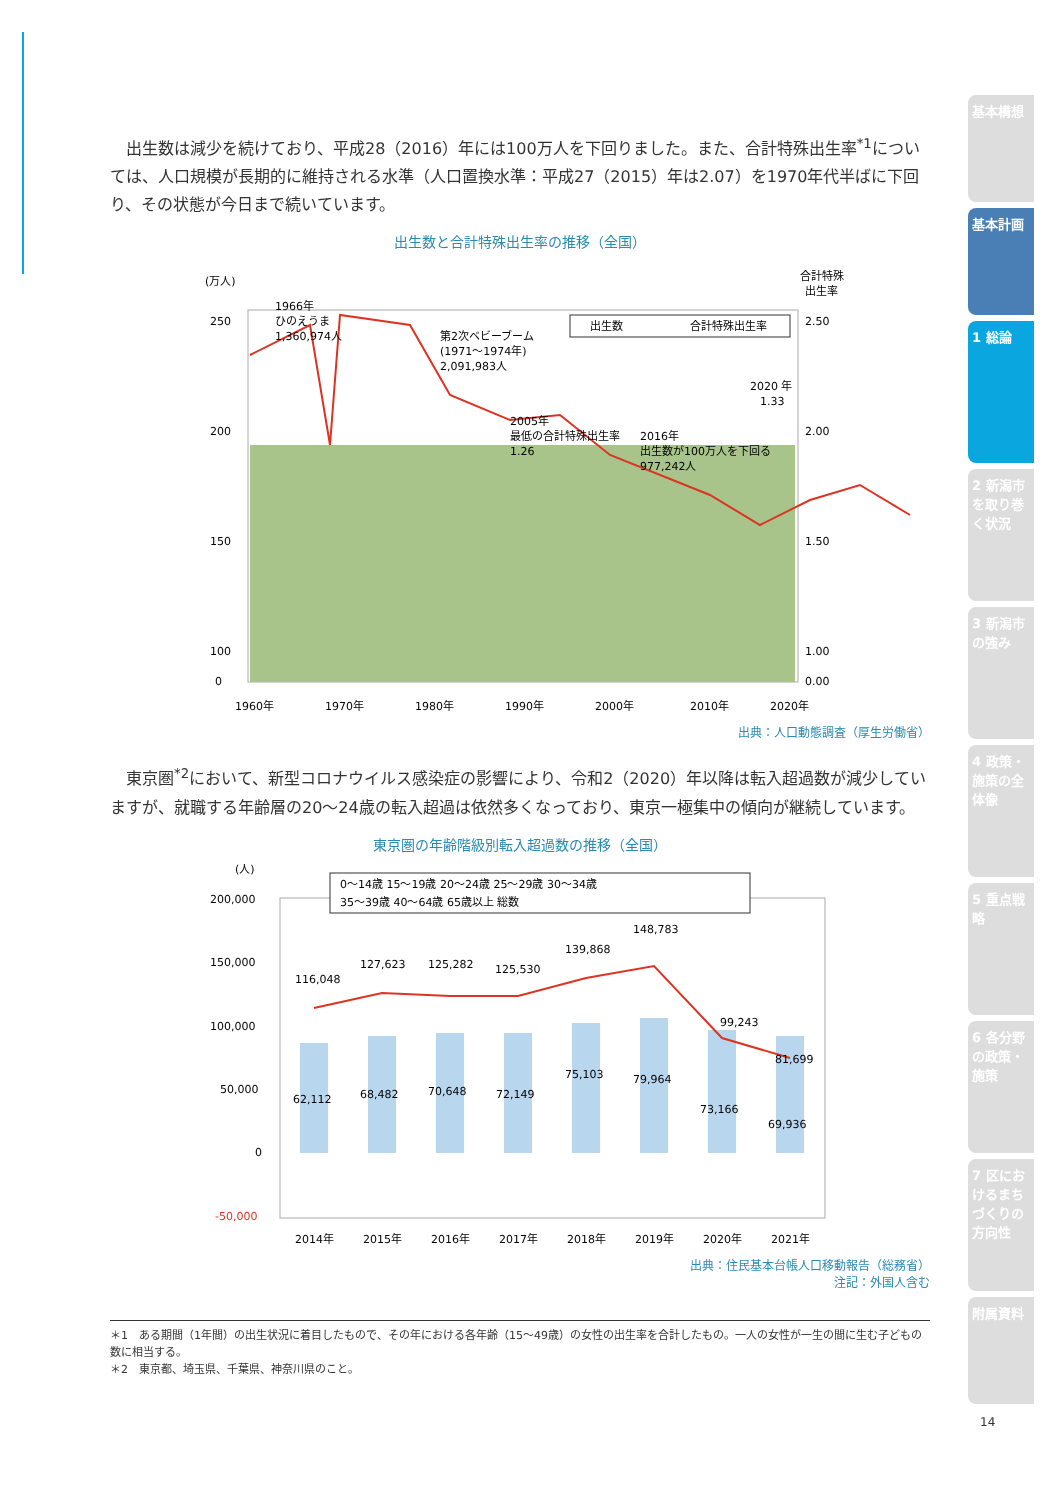出生数は減少を続けており、平成28（2016）年には100万人を下回りました。また、合計特殊出生率<sup>*1</sup>については、人口規模が長期的に維持される水準（人口置換水準：平成27（2015）年は2.07）を1970年代半ばに下回り、その状態が今日まで続いています。
出生数と合計特殊出生率の推移（全国）
(万人)
合計特殊
出生率
250
200
150
100
2.50
2.00
1.50
1.00
0
0.00
1960年
1970年
1980年
1990年
2000年
2010年
2020年
1966年
ひのえうま
1,360,974人
第2次ベビーブーム
(1971～1974年)
2,091,983人
2005年
最低の合計特殊出生率
1.26
2016年
出生数が100万人を下回る
977,242人
2020 年
1.33
出生数
合計特殊出生率
出典：人口動態調査（厚生労働省）
東京圏<sup>*2</sup>において、新型コロナウイルス感染症の影響により、令和2（2020）年以降は転入超過数が減少していますが、就職する年齢層の20～24歳の転入超過は依然多くなっており、東京一極集中の傾向が継続しています。
東京圏の年齢階級別転入超過数の推移（全国）
(人)
0～14歳 15～19歳 20～24歳 25～29歳 30～34歳
35～39歳 40～64歳 65歳以上 総数
200,000
150,000
100,000
50,000
0
-50,000
116,048
127,623
125,282
125,530
139,868
148,783
99,243
81,699
62,112
68,482
70,648
72,149
75,103
79,964
73,166
69,936
2014年
2015年
2016年
2017年
2018年
2019年
2020年
2021年
出典：住民基本台帳人口移動報告（総務省）
注記：外国人含む
＊1　ある期間（1年間）の出生状況に着目したもので、その年における各年齢（15～49歳）の女性の出生率を合計したもの。一人の女性が一生の間に生む子どもの数に相当する。
＊2　東京都、埼玉県、千葉県、神奈川県のこと。
基本構想
基本計画
1 総論
2 新潟市を取り巻く状況
3 新潟市の強み
4 政策・施策の全体像
5 重点戦略
6 各分野の政策・施策
7 区におけるまちづくりの方向性
附属資料
14